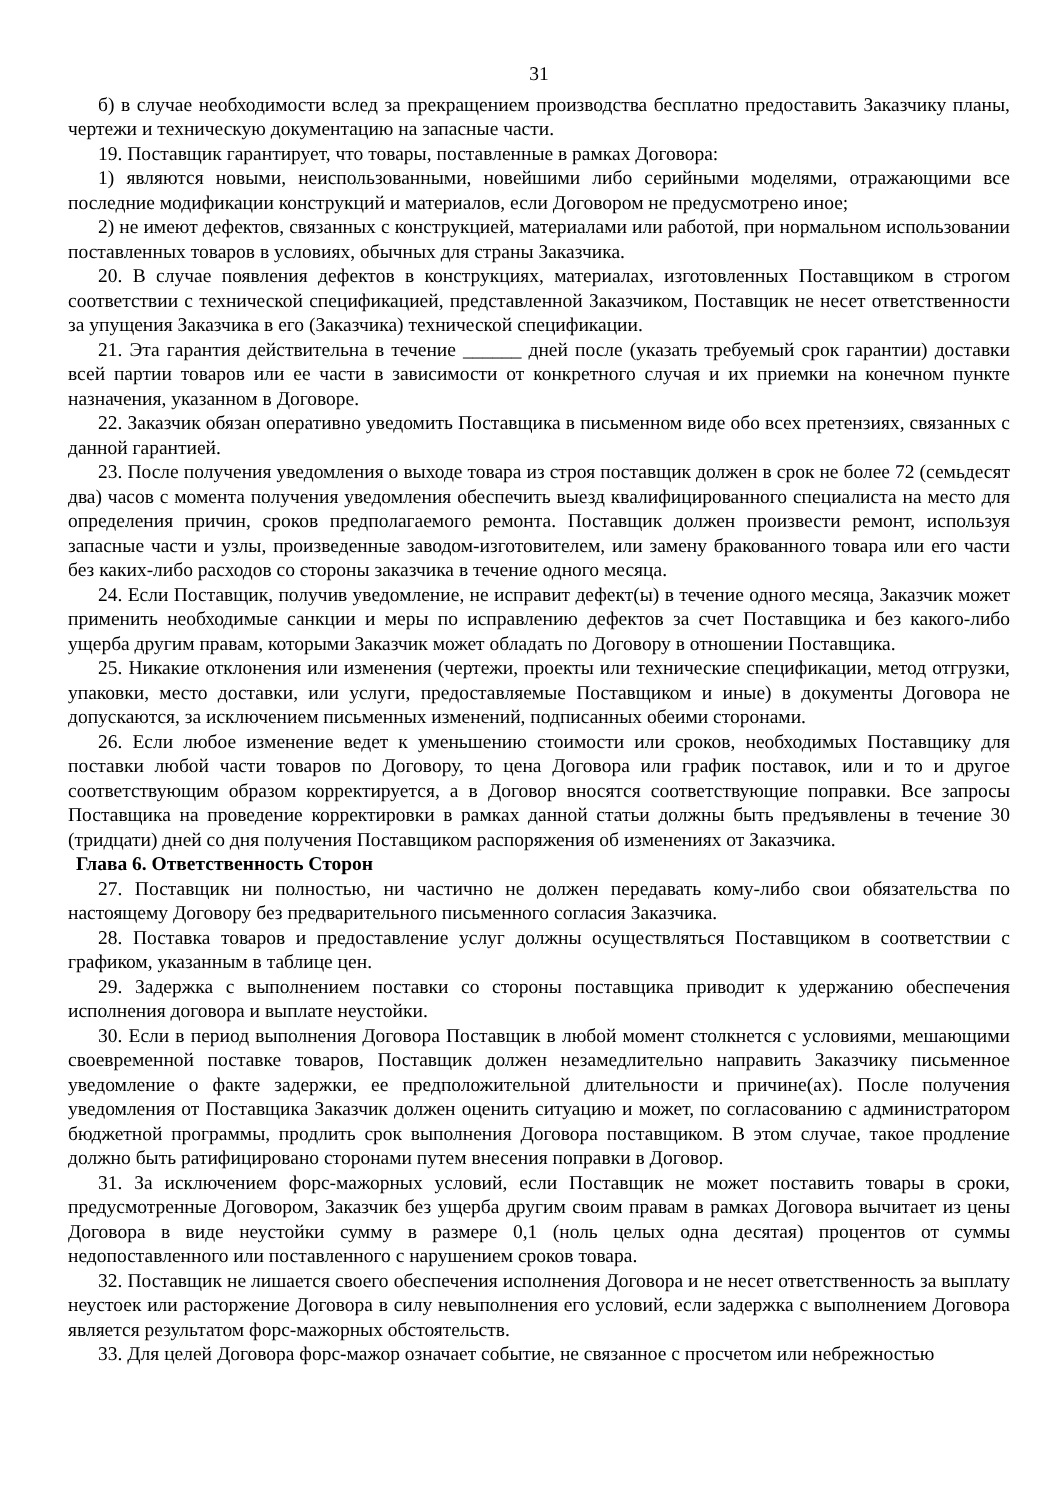31
б) в случае необходимости вслед за прекращением производства бесплатно предоставить Заказчику планы, чертежи и техническую документацию на запасные части.
19. Поставщик гарантирует, что товары, поставленные в рамках Договора:
1) являются новыми, неиспользованными, новейшими либо серийными моделями, отражающими все последние модификации конструкций и материалов, если Договором не предусмотрено иное;
2) не имеют дефектов, связанных с конструкцией, материалами или работой, при нормальном использовании поставленных товаров в условиях, обычных для страны Заказчика.
20. В случае появления дефектов в конструкциях, материалах, изготовленных Поставщиком в строгом соответствии с технической спецификацией, представленной Заказчиком, Поставщик не несет ответственности за упущения Заказчика в его (Заказчика) технической спецификации.
21. Эта гарантия действительна в течение ______ дней после (указать требуемый срок гарантии) доставки всей партии товаров или ее части в зависимости от конкретного случая и их приемки на конечном пункте назначения, указанном в Договоре.
22. Заказчик обязан оперативно уведомить Поставщика в письменном виде обо всех претензиях, связанных с данной гарантией.
23. После получения уведомления о выходе товара из строя поставщик должен в срок не более 72 (семьдесят два) часов с момента получения уведомления обеспечить выезд квалифицированного специалиста на место для определения причин, сроков предполагаемого ремонта. Поставщик должен произвести ремонт, используя запасные части и узлы, произведенные заводом-изготовителем, или замену бракованного товара или его части без каких-либо расходов со стороны заказчика в течение одного месяца.
24. Если Поставщик, получив уведомление, не исправит дефект(ы) в течение одного месяца, Заказчик может применить необходимые санкции и меры по исправлению дефектов за счет Поставщика и без какого-либо ущерба другим правам, которыми Заказчик может обладать по Договору в отношении Поставщика.
25. Никакие отклонения или изменения (чертежи, проекты или технические спецификации, метод отгрузки, упаковки, место доставки, или услуги, предоставляемые Поставщиком и иные) в документы Договора не допускаются, за исключением письменных изменений, подписанных обеими сторонами.
26. Если любое изменение ведет к уменьшению стоимости или сроков, необходимых Поставщику для поставки любой части товаров по Договору, то цена Договора или график поставок, или и то и другое соответствующим образом корректируется, а в Договор вносятся соответствующие поправки. Все запросы Поставщика на проведение корректировки в рамках данной статьи должны быть предъявлены в течение 30 (тридцати) дней со дня получения Поставщиком распоряжения об изменениях от Заказчика.
Глава 6. Ответственность Сторон
27. Поставщик ни полностью, ни частично не должен передавать кому-либо свои обязательства по настоящему Договору без предварительного письменного согласия Заказчика.
28. Поставка товаров и предоставление услуг должны осуществляться Поставщиком в соответствии с графиком, указанным в таблице цен.
29. Задержка с выполнением поставки со стороны поставщика приводит к удержанию обеспечения исполнения договора и выплате неустойки.
30. Если в период выполнения Договора Поставщик в любой момент столкнется с условиями, мешающими своевременной поставке товаров, Поставщик должен незамедлительно направить Заказчику письменное уведомление о факте задержки, ее предположительной длительности и причине(ах). После получения уведомления от Поставщика Заказчик должен оценить ситуацию и может, по согласованию с администратором бюджетной программы, продлить срок выполнения Договора поставщиком. В этом случае, такое продление должно быть ратифицировано сторонами путем внесения поправки в Договор.
31. За исключением форс-мажорных условий, если Поставщик не может поставить товары в сроки, предусмотренные Договором, Заказчик без ущерба другим своим правам в рамках Договора вычитает из цены Договора в виде неустойки сумму в размере 0,1 (ноль целых одна десятая) процентов от суммы недопоставленного или поставленного с нарушением сроков товара.
32. Поставщик не лишается своего обеспечения исполнения Договора и не несет ответственность за выплату неустоек или расторжение Договора в силу невыполнения его условий, если задержка с выполнением Договора является результатом форс-мажорных обстоятельств.
33. Для целей Договора форс-мажор означает событие, не связанное с просчетом или небрежностью